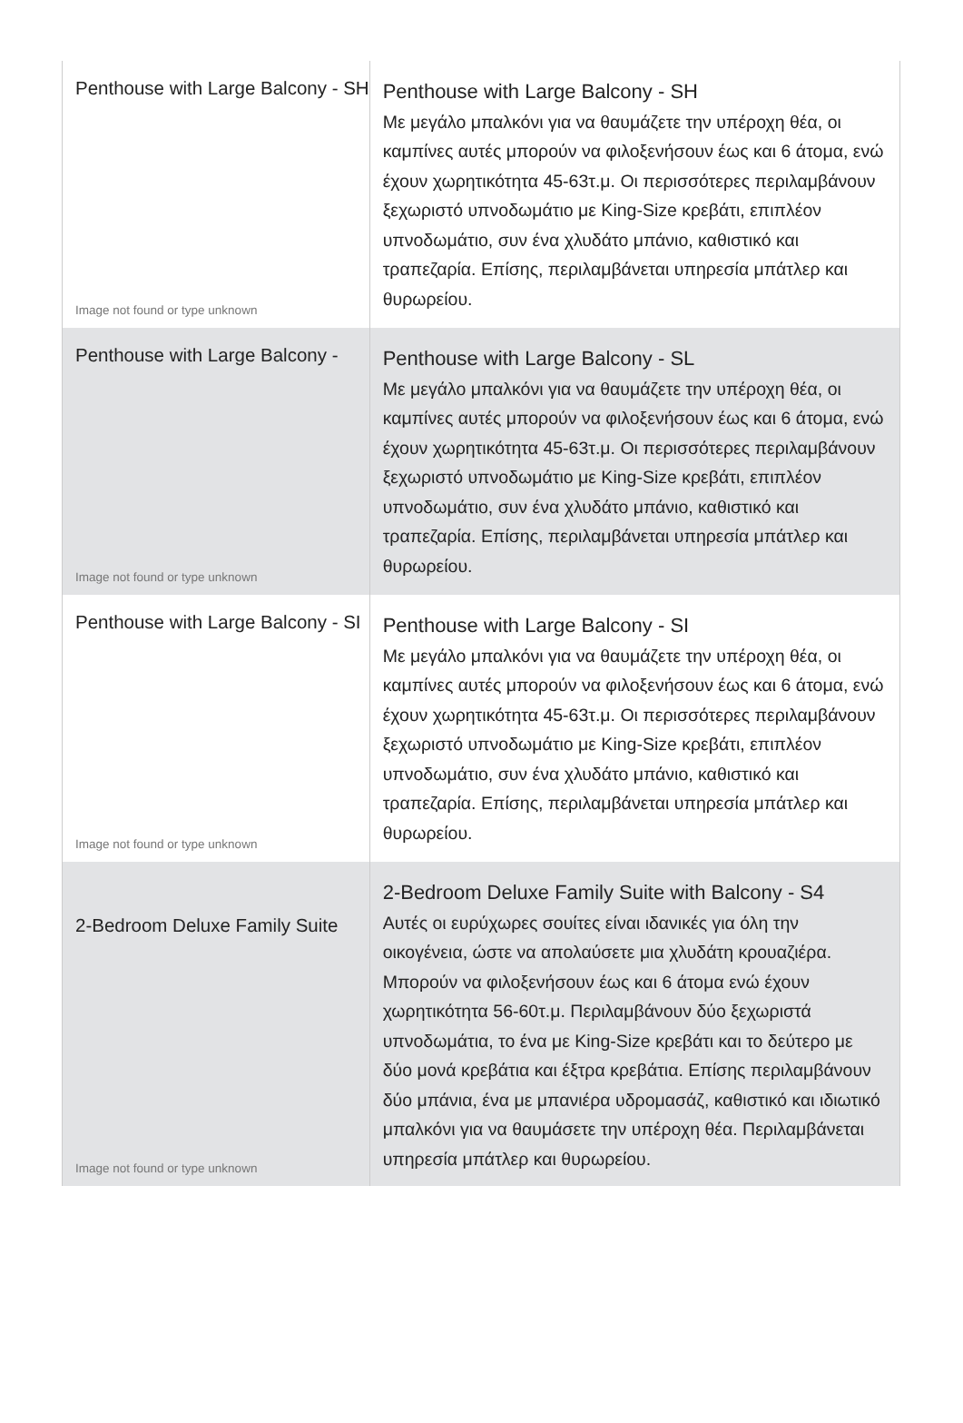| Penthouse with Large Balcony - SH Image not found or type unknown | Penthouse with Large Balcony - SH Με μεγάλο μπαλκόνι για να θαυμάζετε την υπέροχη θέα, οι καμπίνες αυτές μπορούν να φιλοξενήσουν έως και 6 άτομα, ενώ έχουν χωρητικότητα 45-63τ.μ. Οι περισσότερες περιλαμβάνουν ξεχωριστό υπνοδωμάτιο με King-Size κρεβάτι, επιπλέον υπνοδωμάτιο, συν ένα χλυδάτο μπάνιο, καθιστικό και τραπεζαρία. Επίσης, περιλαμβάνεται υπηρεσία μπάτλερ και θυρωρείου. |
| Penthouse with Large Balcony - Image not found or type unknown | Penthouse with Large Balcony - SL Με μεγάλο μπαλκόνι για να θαυμάζετε την υπέροχη θέα, οι καμπίνες αυτές μπορούν να φιλοξενήσουν έως και 6 άτομα, ενώ έχουν χωρητικότητα 45-63τ.μ. Οι περισσότερες περιλαμβάνουν ξεχωριστό υπνοδωμάτιο με King-Size κρεβάτι, επιπλέον υπνοδωμάτιο, συν ένα χλυδάτο μπάνιο, καθιστικό και τραπεζαρία. Επίσης, περιλαμβάνεται υπηρεσία μπάτλερ και θυρωρείου. |
| Penthouse with Large Balcony - SI Image not found or type unknown | Penthouse with Large Balcony - SI Με μεγάλο μπαλκόνι για να θαυμάζετε την υπέροχη θέα, οι καμπίνες αυτές μπορούν να φιλοξενήσουν έως και 6 άτομα, ενώ έχουν χωρητικότητα 45-63τ.μ. Οι περισσότερες περιλαμβάνουν ξεχωριστό υπνοδωμάτιο με King-Size κρεβάτι, επιπλέον υπνοδωμάτιο, συν ένα χλυδάτο μπάνιο, καθιστικό και τραπεζαρία. Επίσης, περιλαμβάνεται υπηρεσία μπάτλερ και θυρωρείου. |
| 2-Bedroom Deluxe Family Suite Image not found or type unknown | 2-Bedroom Deluxe Family Suite with Balcony - S4 Αυτές οι ευρύχωρες σουίτες είναι ιδανικές για όλη την οικογένεια, ώστε να απολαύσετε μια χλυδάτη κρουαζιέρα. Μπορούν να φιλοξενήσουν έως και 6 άτομα ενώ έχουν χωρητικότητα 56-60τ.μ. Περιλαμβάνουν δύο ξεχωριστά υπνοδωμάτια, το ένα με King-Size κρεβάτι και το δεύτερο με δύο μονά κρεβάτια και έξτρα κρεβάτια. Επίσης περιλαμβάνουν δύο μπάνια, ένα με μπανιέρα υδρομασάζ, καθιστικό και ιδιωτικό μπαλκόνι για να θαυμάσετε την υπέροχη θέα. Περιλαμβάνεται υπηρεσία μπάτλερ και θυρωρείου. |